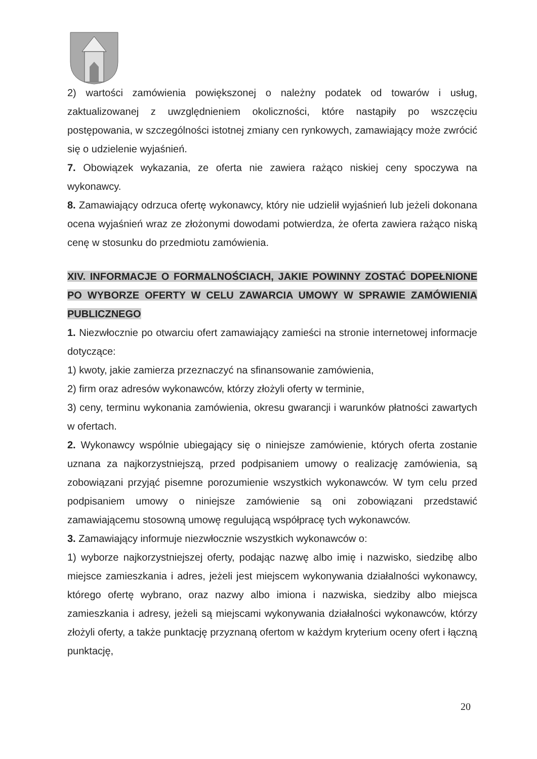2) wartości zamówienia powiększonej o należny podatek od towarów i usług, zaktualizowanej z uwzględnieniem okoliczności, które nastąpiły po wszczęciu postępowania, w szczególności istotnej zmiany cen rynkowych, zamawiający może zwrócić się o udzielenie wyjaśnień.
7. Obowiązek wykazania, ze oferta nie zawiera rażąco niskiej ceny spoczywa na wykonawcy.
8. Zamawiający odrzuca ofertę wykonawcy, który nie udzielił wyjaśnień lub jeżeli dokonana ocena wyjaśnień wraz ze złożonymi dowodami potwierdza, że oferta zawiera rażąco niską cenę w stosunku do przedmiotu zamówienia.
XIV. INFORMACJE O FORMALNOŚCIACH, JAKIE POWINNY ZOSTAĆ DOPEŁNIONE PO WYBORZE OFERTY W CELU ZAWARCIA UMOWY W SPRAWIE ZAMÓWIENIA PUBLICZNEGO
1. Niezwłocznie po otwarciu ofert zamawiający zamieści na stronie internetowej informacje dotyczące:
1) kwoty, jakie zamierza przeznaczyć na sfinansowanie zamówienia,
2) firm oraz adresów wykonawców, którzy złożyli oferty w terminie,
3) ceny, terminu wykonania zamówienia, okresu gwarancji i warunków płatności zawartych w ofertach.
2. Wykonawcy wspólnie ubiegający się o niniejsze zamówienie, których oferta zostanie uznana za najkorzystniejszą, przed podpisaniem umowy o realizację zamówienia, są zobowiązani przyjąć pisemne porozumienie wszystkich wykonawców. W tym celu przed podpisaniem umowy o niniejsze zamówienie są oni zobowiązani przedstawić zamawiającemu stosowną umowę regulującą współpracę tych wykonawców.
3. Zamawiający informuje niezwłocznie wszystkich wykonawców o:
1) wyborze najkorzystniejszej oferty, podając nazwę albo imię i nazwisko, siedzibę albo miejsce zamieszkania i adres, jeżeli jest miejscem wykonywania działalności wykonawcy, którego ofertę wybrano, oraz nazwy albo imiona i nazwiska, siedziby albo miejsca zamieszkania i adresy, jeżeli są miejscami wykonywania działalności wykonawców, którzy złożyli oferty, a także punktację przyznaną ofertom w każdym kryterium oceny ofert i łączną punktację,
20